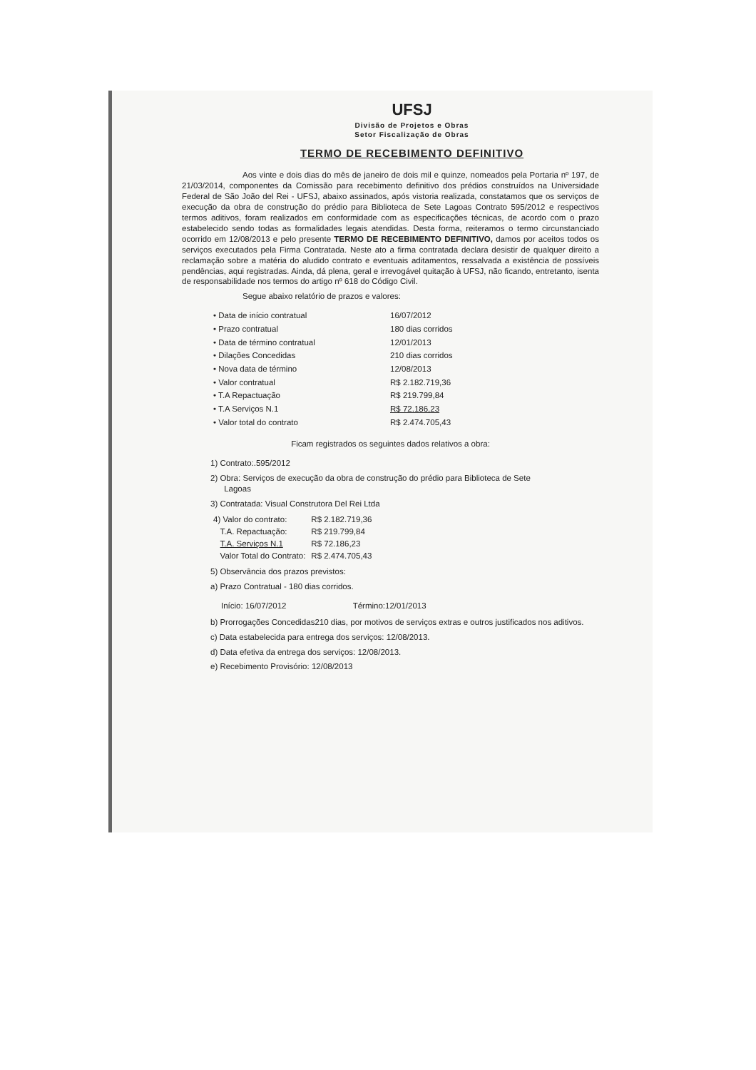UFSJ
Divisão de Projetos e Obras
Setor Fiscalização de Obras
TERMO DE RECEBIMENTO DEFINITIVO
Aos vinte e dois dias do mês de janeiro de dois mil e quinze, nomeados pela Portaria nº 197, de 21/03/2014, componentes da Comissão para recebimento definitivo dos prédios construídos na Universidade Federal de São João del Rei - UFSJ, abaixo assinados, após vistoria realizada, constatamos que os serviços de execução da obra de construção do prédio para Biblioteca de Sete Lagoas Contrato 595/2012 e respectivos termos aditivos, foram realizados em conformidade com as especificações técnicas, de acordo com o prazo estabelecido sendo todas as formalidades legais atendidas. Desta forma, reiteramos o termo circunstanciado ocorrido em 12/08/2013 e pelo presente TERMO DE RECEBIMENTO DEFINITIVO, damos por aceitos todos os serviços executados pela Firma Contratada. Neste ato a firma contratada declara desistir de qualquer direito a reclamação sobre a matéria do aludido contrato e eventuais aditamentos, ressalvada a existência de possíveis pendências, aqui registradas. Ainda, dá plena, geral e irrevogável quitação à UFSJ, não ficando, entretanto, isenta de responsabilidade nos termos do artigo nº 618 do Código Civil.
Segue abaixo relatório de prazos e valores:
| • Data de início contratual | 16/07/2012 |
| • Prazo contratual | 180 dias corridos |
| • Data de término contratual | 12/01/2013 |
| • Dilações Concedidas | 210 dias corridos |
| • Nova data de término | 12/08/2013 |
| • Valor contratual | R$ 2.182.719,36 |
| • T.A Repactuação | R$ 219.799,84 |
| • T.A Serviços N.1 | R$ 72.186,23 |
| • Valor total do contrato | R$ 2.474.705,43 |
Ficam registrados os seguintes dados relativos a obra:
1) Contrato:.595/2012
2) Obra: Serviços de execução da obra de construção do prédio para Biblioteca de Sete
Lagoas
3) Contratada: Visual Construtora Del Rei Ltda
| 4) Valor do contrato: | R$ 2.182.719,36 |
| T.A. Repactuação: | R$ 219.799,84 |
| T.A. Serviços N.1 | R$ 72.186,23 |
| Valor Total do Contrato: | R$ 2.474.705,43 |
5) Observância dos prazos previstos:
a) Prazo Contratual - 180 dias corridos.
Início: 16/07/2012 Término:12/01/2013
b) Prorrogações Concedidas210 dias, por motivos de serviços extras e outros justificados nos aditivos.
c) Data estabelecida para entrega dos serviços: 12/08/2013.
d) Data efetiva da entrega dos serviços: 12/08/2013.
e) Recebimento Provisório: 12/08/2013